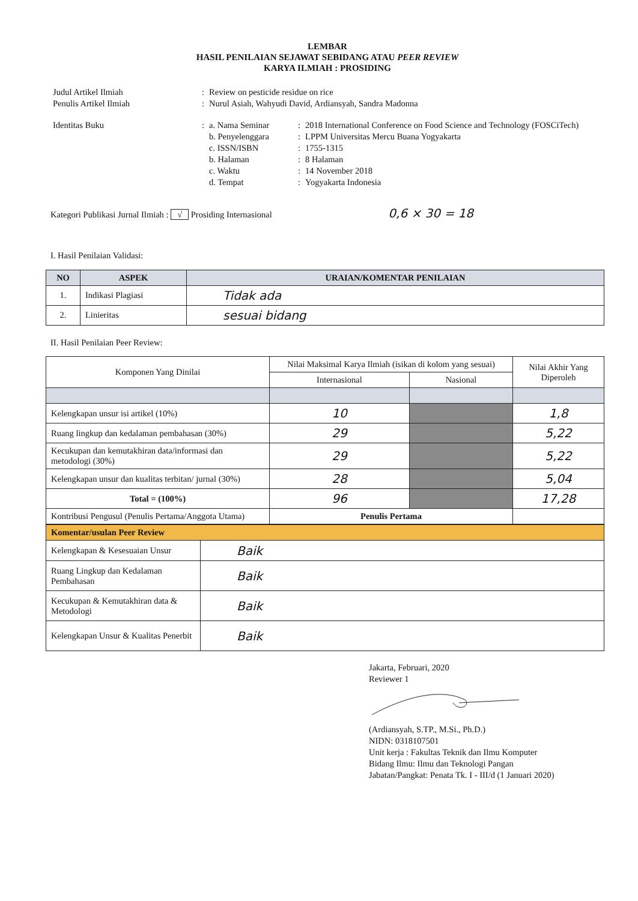LEMBAR
HASIL PENILAIAN SEJAWAT SEBIDANG ATAU PEER REVIEW
KARYA ILMIAH : PROSIDING
| Judul Artikel Ilmiah | : | Review on pesticide residue on rice | | |
| Penulis Artikel Ilmiah | : | Nurul Asiah, Wahyudi David, Ardiansyah, Sandra Madonna | | |
| Identitas Buku | : | a. Nama Seminar | : | 2018 International Conference on Food Science and Technology (FOSCiTech) |
| | | b. Penyelenggara | : | LPPM Universitas Mercu Buana Yogyakarta |
| | | c. ISSN/ISBN | : | 1755-1315 |
| | | b. Halaman | : | 8 Halaman |
| | | c. Waktu | : | 14 November 2018 |
| | | d. Tempat | : | Yogyakarta Indonesia |
Kategori Publikasi Jurnal Ilmiah : √ Prosiding Internasional 0,6 × 30 = 18
I. Hasil Penilaian Validasi:
| NO | ASPEK | URAIAN/KOMENTAR PENILAIAN |
| --- | --- | --- |
| 1. | Indikasi Plagiasi | Tidak ada |
| 2. | Linieritas | sesuai bidang |
II. Hasil Penilaian Peer Review:
| Komponen Yang Dinilai | Nilai Maksimal Karya Ilmiah (isikan di kolom yang sesuai) | | Nilai Akhir Yang Diperoleh |
| | Internasional | Nasional | |
| Kelengkapan unsur isi artikel (10%) | 10 | | 1,8 |
| Ruang lingkup dan kedalaman pembahasan (30%) | 29 | | 5,22 |
| Kecukupan dan kemutakhiran data/informasi dan metodologi (30%) | 29 | | 5,22 |
| Kelengkapan unsur dan kualitas terbitan/ jurnal (30%) | 28 | | 5,04 |
| Total = (100%) | 96 | | 17,28 |
| Kontribusi Pengusul (Penulis Pertama/Anggota Utama) | Penulis Pertama | | |
| Komentar/usulan Peer Review | |
| Kelengkapan & Kesesuaian Unsur | Baik |
| Ruang Lingkup dan Kedalaman Pembahasan | Baik |
| Kecukupan & Kemutakhiran data & Metodologi | Baik |
| Kelengkapan Unsur & Kualitas Penerbit | Baik |
Jakarta, Februari, 2020
Reviewer 1
(Ardiansyah, S.TP., M.Si., Ph.D.)
NIDN: 0318107501
Unit kerja : Fakultas Teknik dan Ilmu Komputer
Bidang Ilmu: Ilmu dan Teknologi Pangan
Jabatan/Pangkat: Penata Tk. I - III/d (1 Januari 2020)